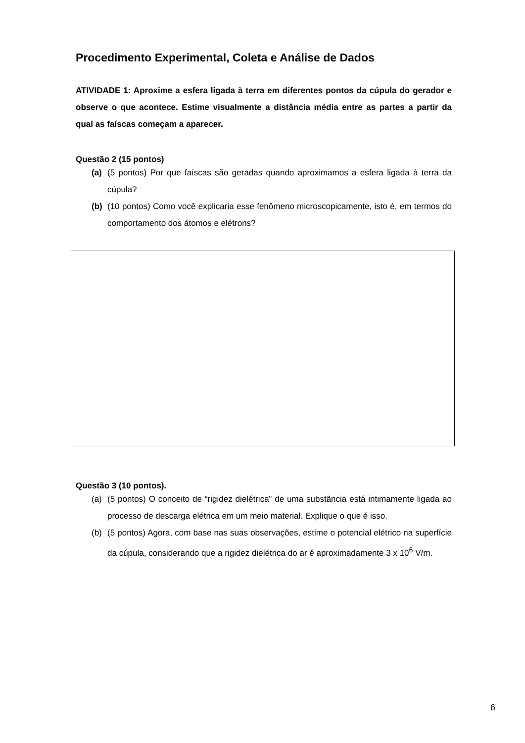Procedimento Experimental, Coleta e Análise de Dados
ATIVIDADE 1: Aproxime a esfera ligada à terra em diferentes pontos da cúpula do gerador e observe o que acontece. Estime visualmente a distância média entre as partes a partir da qual as faíscas começam a aparecer.
Questão 2 (15 pontos)
(a) (5 pontos) Por que faíscas são geradas quando aproximamos a esfera ligada à terra da cúpula?
(b) (10 pontos) Como você explicaria esse fenômeno microscopicamente, isto é, em termos do comportamento dos átomos e elétrons?
Questão 3 (10 pontos).
(a) (5 pontos) O conceito de “rigidez dielétrica” de uma substância está intimamente ligada ao processo de descarga elétrica em um meio material. Explique o que é isso.
(b) (5 pontos) Agora, com base nas suas observações, estime o potencial elétrico na superfície da cúpula, considerando que a rigidez dielétrica do ar é aproximadamente 3 x 10<sup>6</sup> V/m.
6